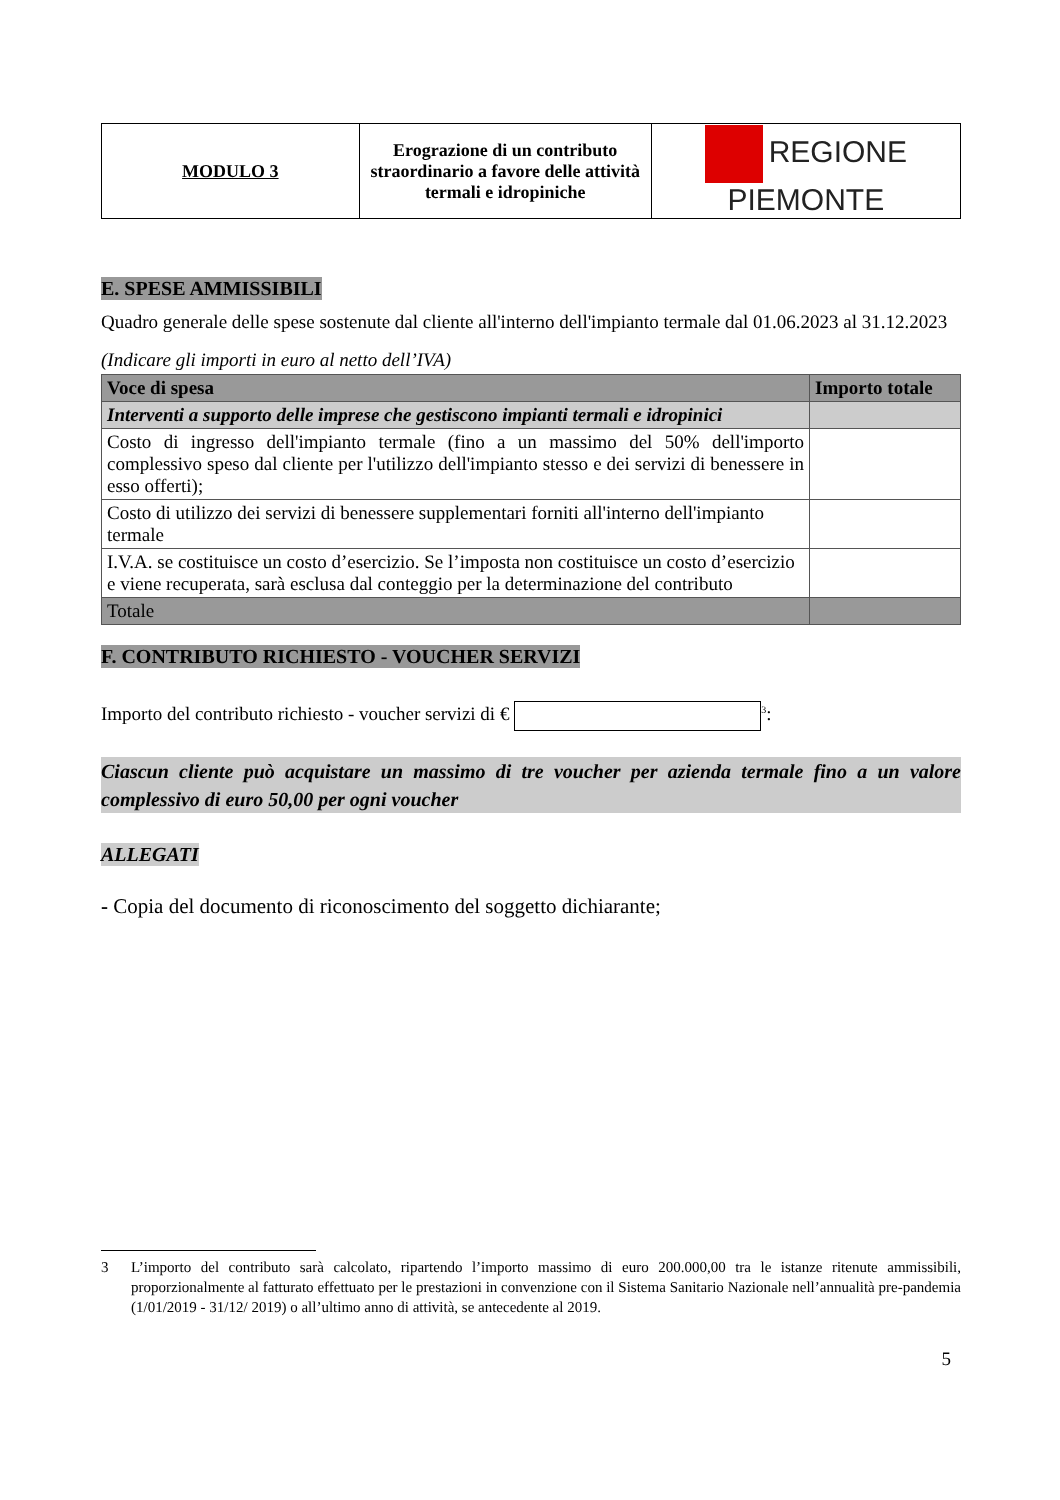| MODULO 3 | Erograzione di un contributo straordinario a favore delle attività termali e idropiniche | REGIONE PIEMONTE |
E. SPESE AMMISSIBILI
Quadro generale delle spese sostenute dal cliente all'interno dell'impianto termale dal 01.06.2023 al 31.12.2023
(Indicare gli importi in euro al netto dell’IVA)
| Voce di spesa | Importo totale |
| --- | --- |
| Interventi a supporto delle imprese che gestiscono impianti termali e idropinici | |
| Costo di ingresso dell'impianto termale (fino a un massimo del 50% dell'importo complessivo speso dal cliente per l'utilizzo dell'impianto stesso e dei servizi di benessere in esso offerti); | |
| Costo di utilizzo dei servizi di benessere supplementari forniti all'interno dell'impianto termale | |
| I.V.A. se costituisce un costo d’esercizio. Se l’imposta non costituisce un costo d’esercizio e viene recuperata, sarà esclusa dal conteggio per la determinazione del contributo | |
| Totale | |
F. CONTRIBUTO RICHIESTO - VOUCHER SERVIZI
Importo del contributo richiesto - voucher servizi di € <sup>3</sup>:
Ciascun cliente può acquistare un massimo di tre voucher per azienda termale fino a un valore complessivo di euro 50,00 per ogni voucher
ALLEGATI
- Copia del documento di riconoscimento del soggetto dichiarante;
3 L’importo del contributo sarà calcolato, ripartendo l’importo massimo di euro 200.000,00 tra le istanze ritenute ammissibili, proporzionalmente al fatturato effettuato per le prestazioni in convenzione con il Sistema Sanitario Nazionale nell’annualità pre-pandemia (1/01/2019 - 31/12/ 2019) o all’ultimo anno di attività, se antecedente al 2019.
5